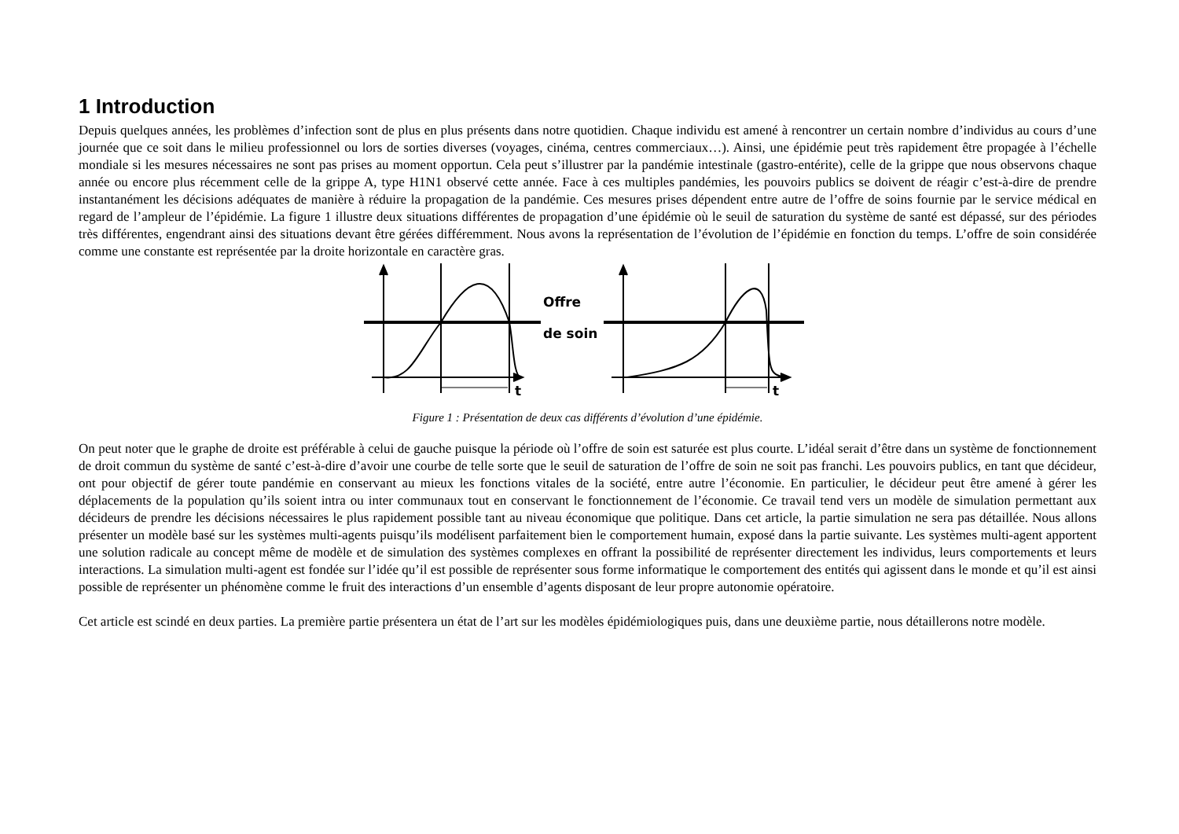1 Introduction
Depuis quelques années, les problèmes d’infection sont de plus en plus présents dans notre quotidien. Chaque individu est amené à rencontrer un certain nombre d’individus au cours d’une journée que ce soit dans le milieu professionnel ou lors de sorties diverses (voyages, cinéma, centres commerciaux…). Ainsi, une épidémie peut très rapidement être propagée à l’échelle mondiale si les mesures nécessaires ne sont pas prises au moment opportun. Cela peut s’illustrer par la pandémie intestinale (gastro-entérite), celle de la grippe que nous observons chaque année ou encore plus récemment celle de la grippe A, type H1N1 observé cette année. Face à ces multiples pandémies, les pouvoirs publics se doivent de réagir c’est-à-dire de prendre instantanément les décisions adéquates de manière à réduire la propagation de la pandémie. Ces mesures prises dépendent entre autre de l’offre de soins fournie par le service médical en regard de l’ampleur de l’épidémie. La figure 1 illustre deux situations différentes de propagation d’une épidémie où le seuil de saturation du système de santé est dépassé, sur des périodes très différentes, engendrant ainsi des situations devant être gérées différemment. Nous avons la représentation de l’évolution de l’épidémie en fonction du temps. L’offre de soin considérée comme une constante est représentée par la droite horizontale en caractère gras.
Offre
de soin
t
t
Figure 1 : Présentation de deux cas différents d’évolution d’une épidémie.
On peut noter que le graphe de droite est préférable à celui de gauche puisque la période où l’offre de soin est saturée est plus courte. L’idéal serait d’être dans un système de fonctionnement de droit commun du système de santé c’est-à-dire d’avoir une courbe de telle sorte que le seuil de saturation de l’offre de soin ne soit pas franchi. Les pouvoirs publics, en tant que décideur, ont pour objectif de gérer toute pandémie en conservant au mieux les fonctions vitales de la société, entre autre l’économie. En particulier, le décideur peut être amené à gérer les déplacements de la population qu’ils soient intra ou inter communaux tout en conservant le fonctionnement de l’économie. Ce travail tend vers un modèle de simulation permettant aux décideurs de prendre les décisions nécessaires le plus rapidement possible tant au niveau économique que politique. Dans cet article, la partie simulation ne sera pas détaillée. Nous allons présenter un modèle basé sur les systèmes multi-agents puisqu’ils modélisent parfaitement bien le comportement humain, exposé dans la partie suivante. Les systèmes multi-agent apportent une solution radicale au concept même de modèle et de simulation des systèmes complexes en offrant la possibilité de représenter directement les individus, leurs comportements et leurs interactions. La simulation multi-agent est fondée sur l’idée qu’il est possible de représenter sous forme informatique le comportement des entités qui agissent dans le monde et qu’il est ainsi possible de représenter un phénomène comme le fruit des interactions d’un ensemble d’agents disposant de leur propre autonomie opératoire.
Cet article est scindé en deux parties. La première partie présentera un état de l’art sur les modèles épidémiologiques puis, dans une deuxième partie, nous détaillerons notre modèle.